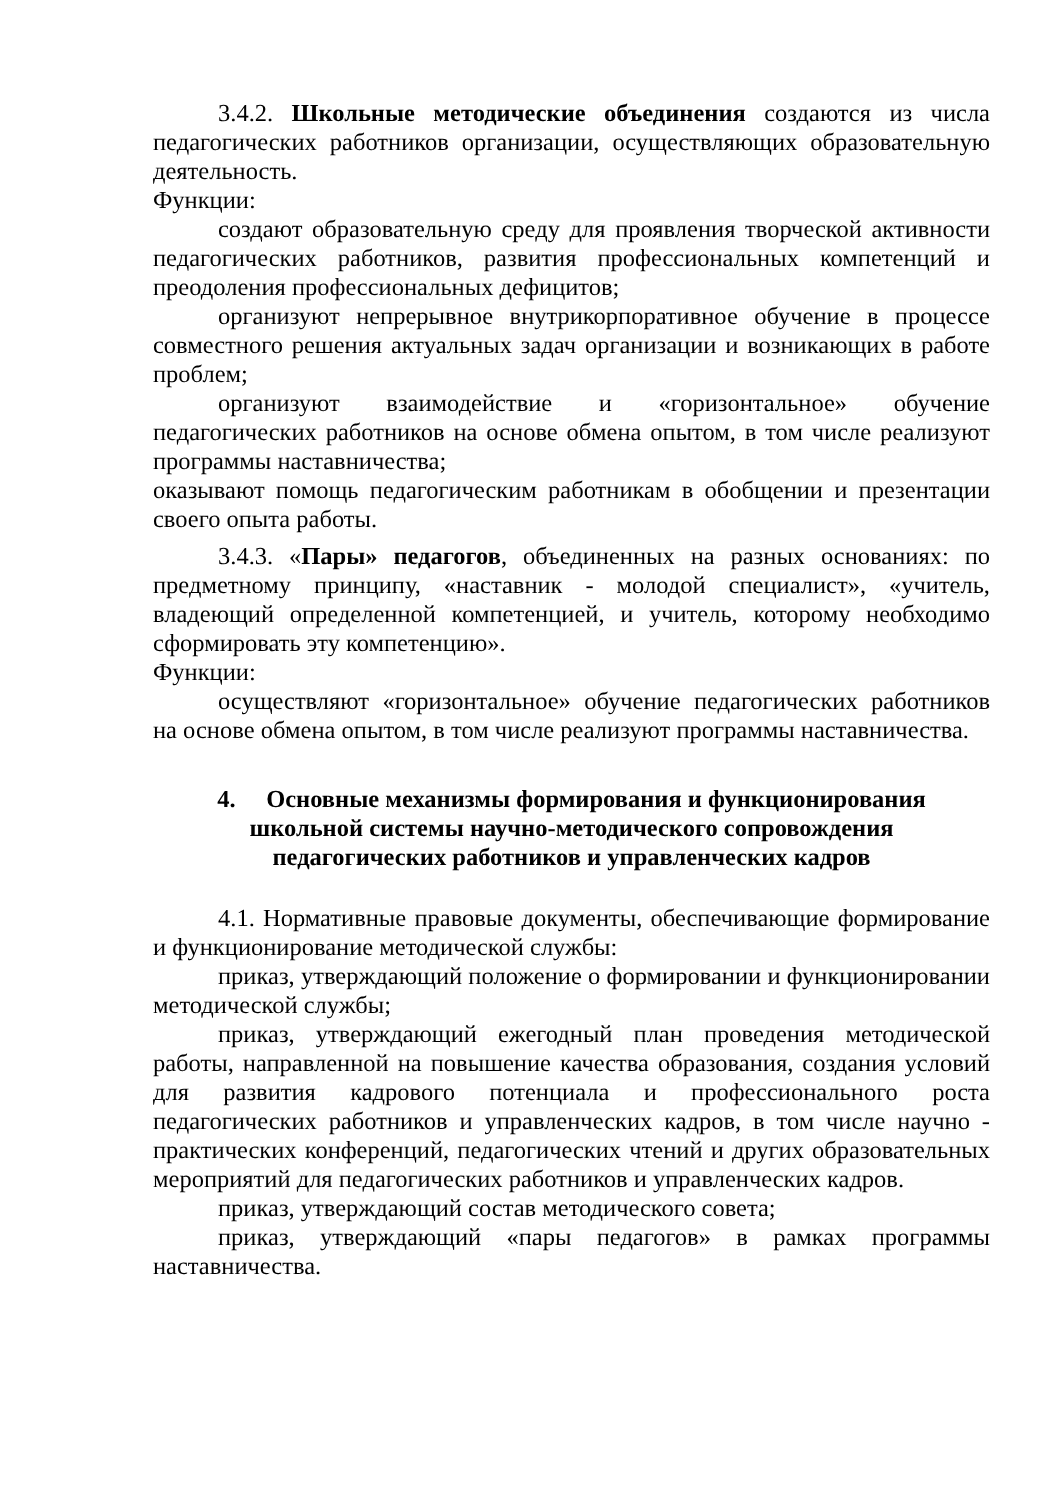3.4.2. Школьные методические объединения создаются из числа педагогических работников организации, осуществляющих образовательную деятельность.
Функции:
создают образовательную среду для проявления творческой активности педагогических работников, развития профессиональных компетенций и преодоления профессиональных дефицитов;
организуют непрерывное внутрикорпоративное обучение в процессе совместного решения актуальных задач организации и возникающих в работе проблем;
организуют взаимодействие и «горизонтальное» обучение педагогических работников на основе обмена опытом, в том числе реализуют программы наставничества;
оказывают помощь педагогическим работникам в обобщении и презентации своего опыта работы.
3.4.3. «Пары» педагогов, объединенных на разных основаниях: по предметному принципу, «наставник - молодой специалист», «учитель, владеющий определенной компетенцией, и учитель, которому необходимо сформировать эту компетенцию».
Функции:
осуществляют «горизонтальное» обучение педагогических работников на основе обмена опытом, в том числе реализуют программы наставничества.
4. Основные механизмы формирования и функционирования
школьной системы научно-методического сопровождения
педагогических работников и управленческих кадров
4.1. Нормативные правовые документы, обеспечивающие формирование и функционирование методической службы:
приказ, утверждающий положение о формировании и функционировании методической службы;
приказ, утверждающий ежегодный план проведения методической работы, направленной на повышение качества образования, создания условий для развития кадрового потенциала и профессионального роста педагогических работников и управленческих кадров, в том числе научно - практических конференций, педагогических чтений и других образовательных мероприятий для педагогических работников и управленческих кадров.
приказ, утверждающий состав методического совета;
приказ, утверждающий «пары педагогов» в рамках программы наставничества.